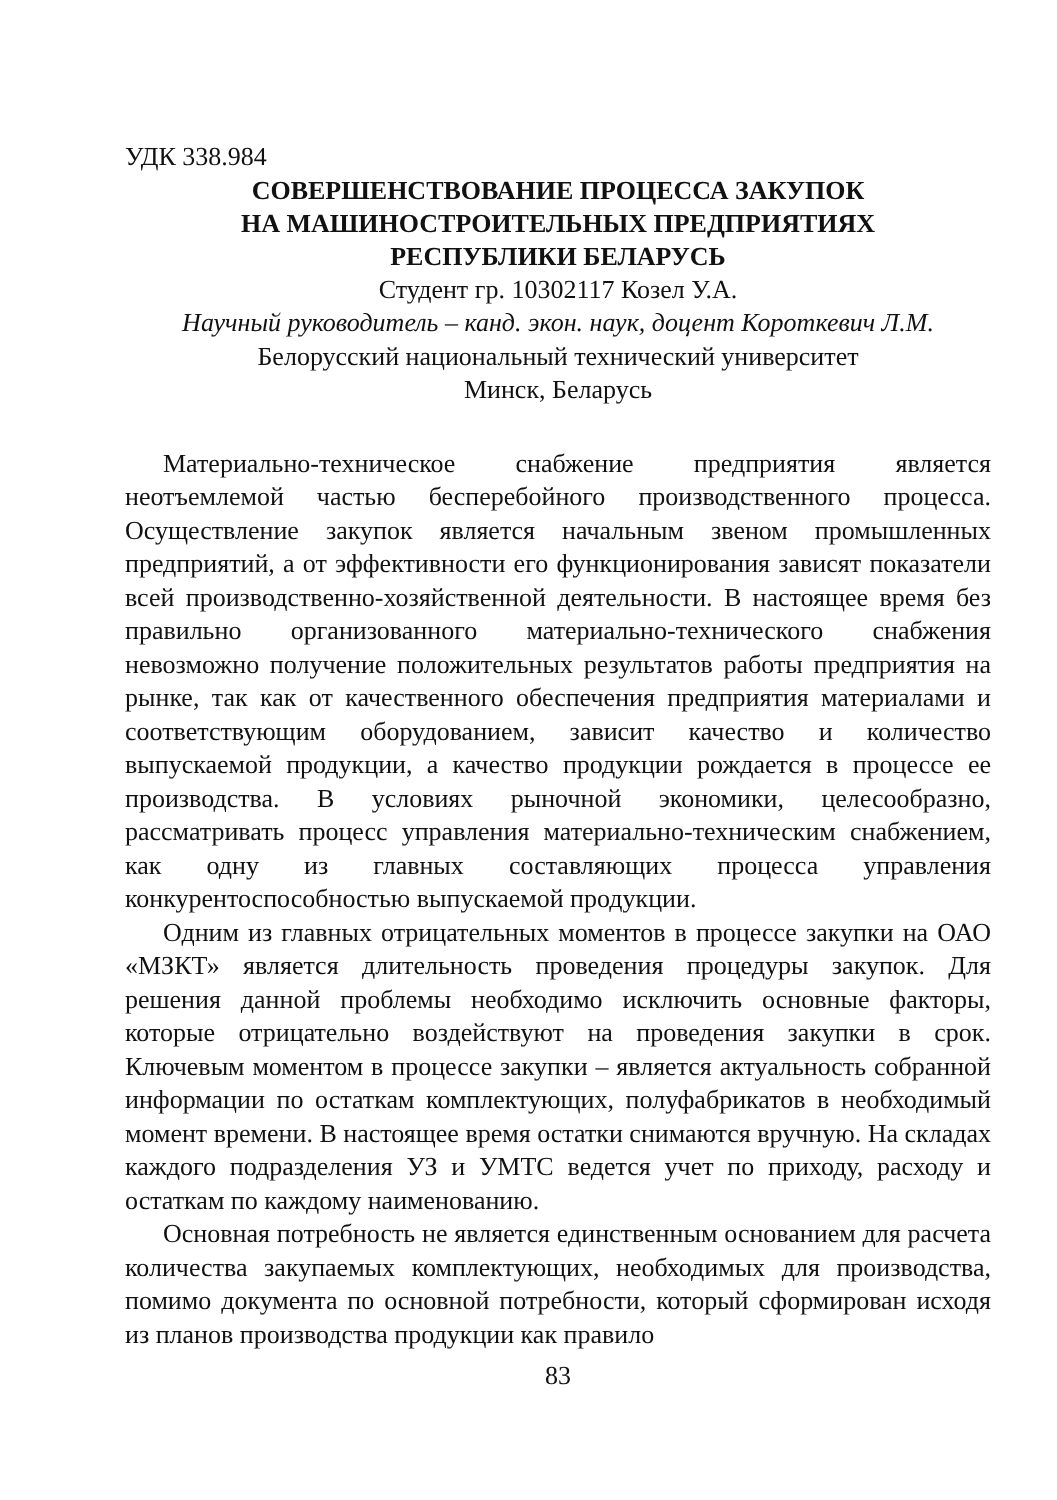УДК 338.984
СОВЕРШЕНСТВОВАНИЕ ПРОЦЕССА ЗАКУПОК
НА МАШИНОСТРОИТЕЛЬНЫХ ПРЕДПРИЯТИЯХ
РЕСПУБЛИКИ БЕЛАРУСЬ
Студент гр. 10302117 Козел У.А.
Научный руководитель – канд. экон. наук, доцент Короткевич Л.М.
Белорусский национальный технический университет
Минск, Беларусь
Материально-техническое снабжение предприятия является неотъемлемой частью бесперебойного производственного процесса. Осуществление закупок является начальным звеном промышленных предприятий, а от эффективности его функционирования зависят показатели всей производственно-хозяйственной деятельности. В настоящее время без правильно организованного материально-технического снабжения невозможно получение положительных результатов работы предприятия на рынке, так как от качественного обеспечения предприятия материалами и соответствующим оборудованием, зависит качество и количество выпускаемой продукции, а качество продукции рождается в процессе ее производства. В условиях рыночной экономики, целесообразно, рассматривать процесс управления материально-техническим снабжением, как одну из главных составляющих процесса управления конкурентоспособностью выпускаемой продукции.
Одним из главных отрицательных моментов в процессе закупки на ОАО «МЗКТ» является длительность проведения процедуры закупок. Для решения данной проблемы необходимо исключить основные факторы, которые отрицательно воздействуют на проведения закупки в срок. Ключевым моментом в процессе закупки – является актуальность собранной информации по остаткам комплектующих, полуфабрикатов в необходимый момент времени. В настоящее время остатки снимаются вручную. На складах каждого подразделения УЗ и УМТС ведется учет по приходу, расходу и остаткам по каждому наименованию.
Основная потребность не является единственным основанием для расчета количества закупаемых комплектующих, необходимых для производства, помимо документа по основной потребности, который сформирован исходя из планов производства продукции как правило
83